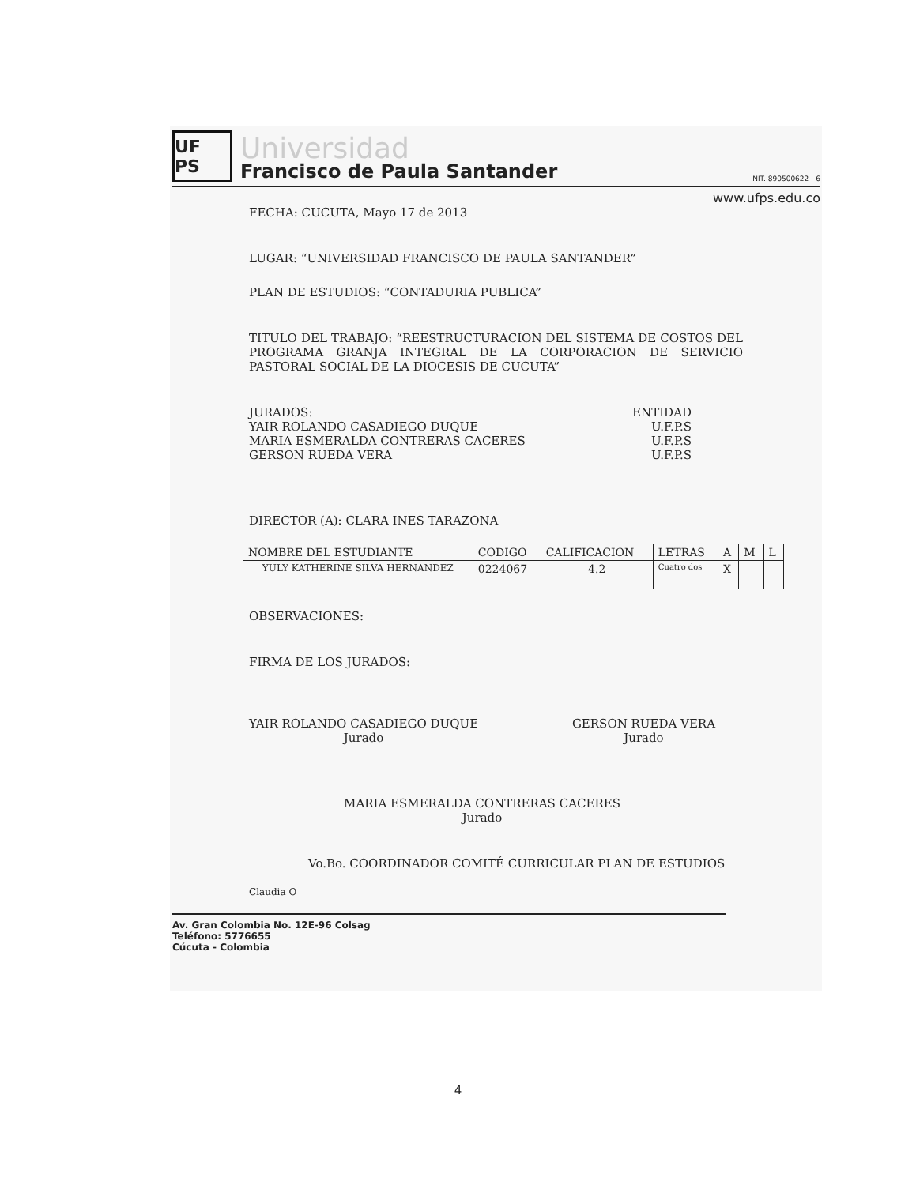UF PS
Universidad
Francisco de Paula Santander
NIT. 890500622 - 6
www.ufps.edu.co
FECHA: CUCUTA, Mayo 17 de 2013
LUGAR: “UNIVERSIDAD FRANCISCO DE PAULA SANTANDER”
PLAN DE ESTUDIOS: “CONTADURIA PUBLICA”
TITULO DEL TRABAJO: “REESTRUCTURACION DEL SISTEMA DE COSTOS DEL PROGRAMA GRANJA INTEGRAL DE LA CORPORACION DE SERVICIO PASTORAL SOCIAL DE LA DIOCESIS DE CUCUTA”
JURADOS: ENTIDAD
YAIR ROLANDO CASADIEGO DUQUE U.F.P.S
MARIA ESMERALDA CONTRERAS CACERES U.F.P.S
GERSON RUEDA VERA U.F.P.S
DIRECTOR (A): CLARA INES TARAZONA
| NOMBRE DEL ESTUDIANTE | CODIGO | CALIFICACION | LETRAS | A | M | L |
| --- | --- | --- | --- | --- | --- | --- |
| YULY KATHERINE SILVA HERNANDEZ | 0224067 | 4.2 | Cuatro dos | X | | |
OBSERVACIONES:
FIRMA DE LOS JURADOS:
YAIR ROLANDO CASADIEGO DUQUE
Jurado
GERSON RUEDA VERA
Jurado
MARIA ESMERALDA CONTRERAS CACERES
Jurado
Vo.Bo. COORDINADOR COMITÉ CURRICULAR PLAN DE ESTUDIOS
Claudia O
Av. Gran Colombia No. 12E-96 Colsag
Teléfono: 5776655
Cúcuta - Colombia
4